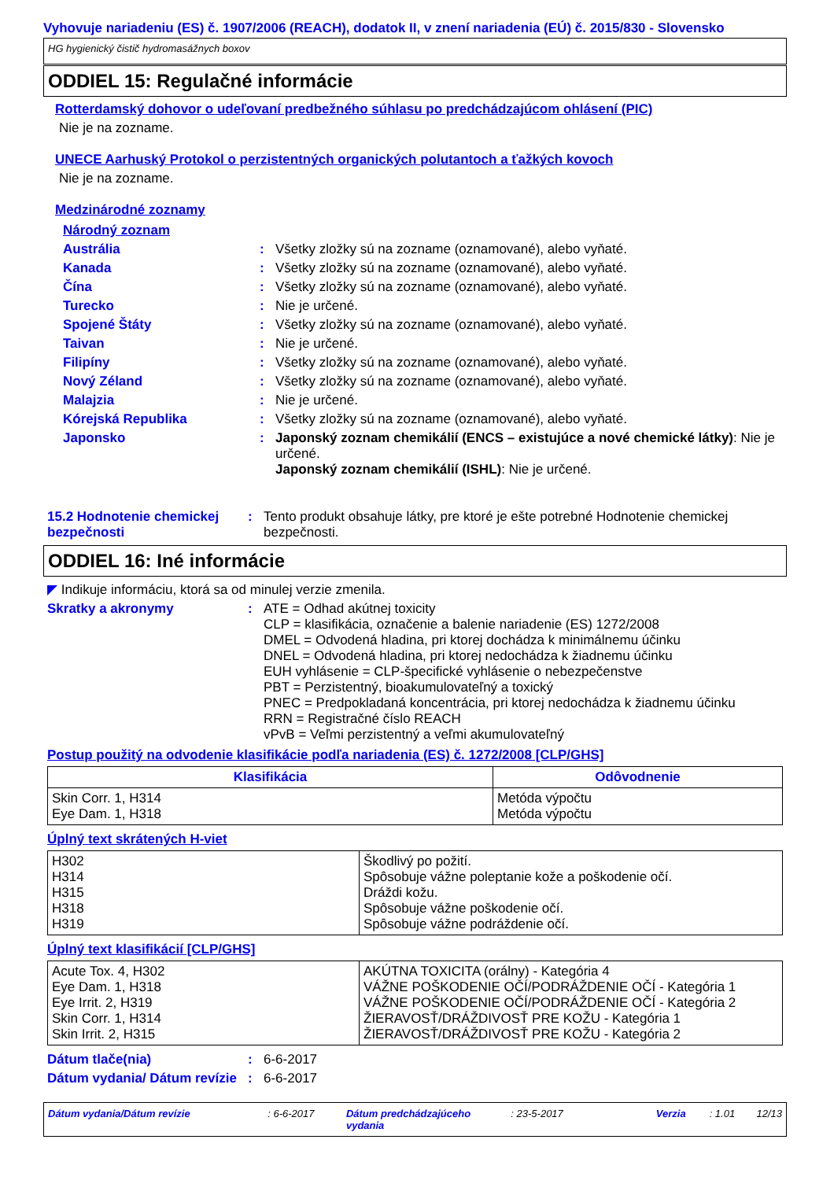Vyhovuje nariadeniu (ES) č. 1907/2006 (REACH), dodatok II, v znení nariadenia (EÚ) č. 2015/830 - Slovensko
HG hygienický čistič hydromasážnych boxov
ODDIEL 15: Regulačné informácie
Rotterdamský dohovor o udeľovaní predbežného súhlasu po predchádzajúcom ohlásení (PIC)
Nie je na zozname.
UNECE Aarhuský Protokol o perzistentných organických polutantoch a ťažkých kovoch
Nie je na zozname.
Medzinárodné zoznamy
Národný zoznam
Austrália : Všetky zložky sú na zozname (oznamované), alebo vyňaté.
Kanada : Všetky zložky sú na zozname (oznamované), alebo vyňaté.
Čína : Všetky zložky sú na zozname (oznamované), alebo vyňaté.
Turecko : Nie je určené.
Spojené Štáty : Všetky zložky sú na zozname (oznamované), alebo vyňaté.
Taivan : Nie je určené.
Filipíny : Všetky zložky sú na zozname (oznamované), alebo vyňaté.
Nový Zéland : Všetky zložky sú na zozname (oznamované), alebo vyňaté.
Malajzia : Nie je určené.
Kórejská Republika : Všetky zložky sú na zozname (oznamované), alebo vyňaté.
Japonsko : Japonský zoznam chemikálií (ENCS – existujúce a nové chemické látky): Nie je určené.
Japonský zoznam chemikálií (ISHL): Nie je určené.
15.2 Hodnotenie chemickej bezpečnosti
: Tento produkt obsahuje látky, pre ktoré je ešte potrebné Hodnotenie chemickej bezpečnosti.
ODDIEL 16: Iné informácie
◤ Indikuje informáciu, ktorá sa od minulej verzie zmenila.
Skratky a akronymy : ATE = Odhad akútnej toxicity
CLP = klasifikácia, označenie a balenie nariadenie (ES) 1272/2008
DMEL = Odvodená hladina, pri ktorej dochádza k minimálnemu účinku
DNEL = Odvodená hladina, pri ktorej nedochádza k žiadnemu účinku
EUH vyhlásenie = CLP-špecifické vyhlásenie o nebezpečenstve
PBT = Perzistentný, bioakumulovateľný a toxický
PNEC = Predpokladaná koncentrácia, pri ktorej nedochádza k žiadnemu účinku
RRN = Registračné číslo REACH
vPvB = Veľmi perzistentný a veľmi akumulovateľný
Postup použitý na odvodenie klasifikácie podľa nariadenia (ES) č. 1272/2008 [CLP/GHS]
| Klasifikácia | Odôvodnenie |
| --- | --- |
| Skin Corr. 1, H314 Eye Dam. 1, H318 | Metóda výpočtu Metóda výpočtu |
Úplný text skrátených H-viet
| H302 H314 H315 H318 H319 | Škodlivý po požití. Spôsobuje vážne poleptanie kože a poškodenie očí. Dráždi kožu. Spôsobuje vážne poškodenie očí. Spôsobuje vážne podráždenie očí. |
Úplný text klasifikácií [CLP/GHS]
| Acute Tox. 4, H302 Eye Dam. 1, H318 Eye Irrit. 2, H319 Skin Corr. 1, H314 Skin Irrit. 2, H315 | AKÚTNA TOXICITA (orálny) - Kategória 4 VÁŽNE POŠKODENIE OČÍ/PODRÁŽDENIE OČÍ - Kategória 1 VÁŽNE POŠKODENIE OČÍ/PODRÁŽDENIE OČÍ - Kategória 2 ŽIERAVOSŤ/DRÁŽDIVOSŤ PRE KOŽU - Kategória 1 ŽIERAVOSŤ/DRÁŽDIVOSŤ PRE KOŽU - Kategória 2 |
Dátum tlače(nia) : 6-6-2017
Dátum vydania/ Dátum revízie
: 6-6-2017
Dátum vydania/Dátum revízie: 6-6-2017 Dátum predchádzajúceho vydania: 23-5-2017 Verzia: 1.01 12/13